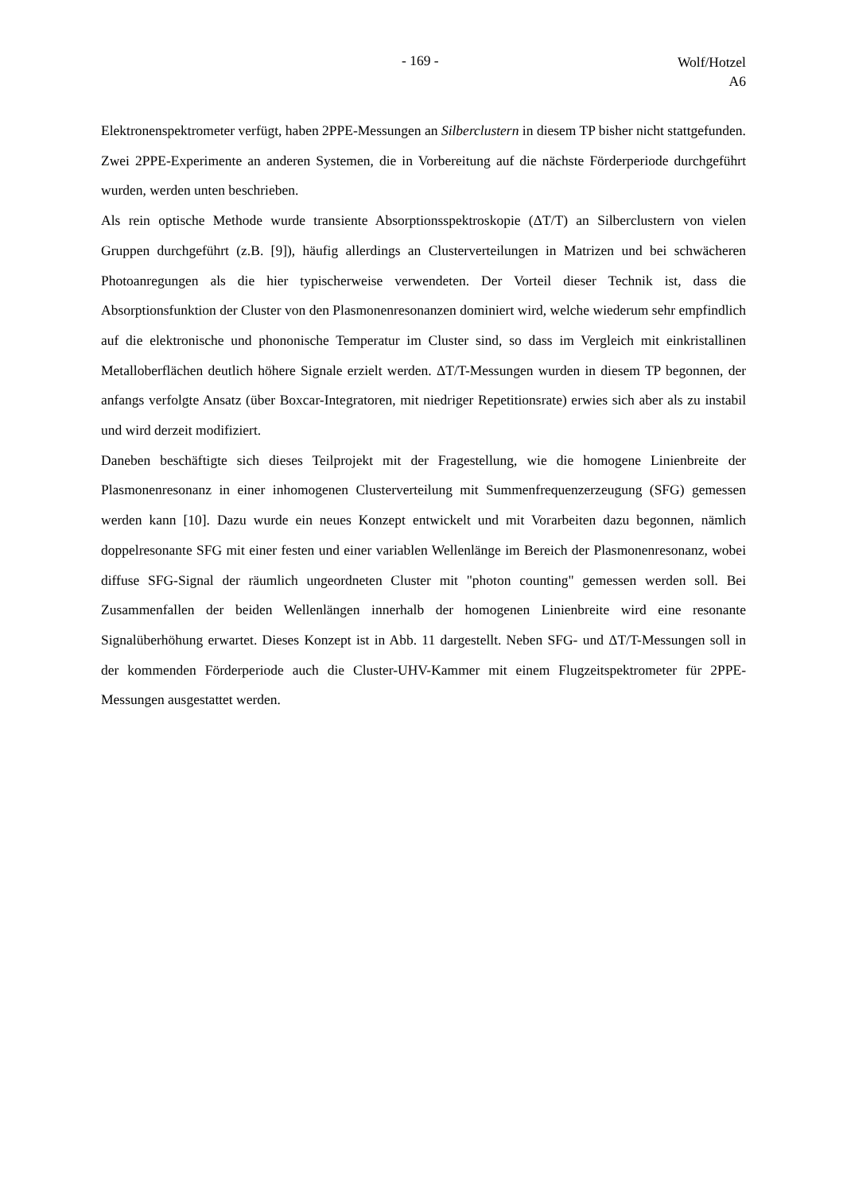- 169 -
Wolf/Hotzel
A6
Elektronenspektrometer verfügt, haben 2PPE-Messungen an Silberclustern in diesem TP bisher nicht stattgefunden. Zwei 2PPE-Experimente an anderen Systemen, die in Vorbereitung auf die nächste Förderperiode durchgeführt wurden, werden unten beschrieben.
Als rein optische Methode wurde transiente Absorptionsspektroskopie (ΔT/T) an Silberclustern von vielen Gruppen durchgeführt (z.B. [9]), häufig allerdings an Clusterverteilungen in Matrizen und bei schwächeren Photoanregungen als die hier typischerweise verwendeten. Der Vorteil dieser Technik ist, dass die Absorptionsfunktion der Cluster von den Plasmonenresonanzen dominiert wird, welche wiederum sehr empfindlich auf die elektronische und phononische Temperatur im Cluster sind, so dass im Vergleich mit einkristallinen Metalloberflächen deutlich höhere Signale erzielt werden. ΔT/T-Messungen wurden in diesem TP begonnen, der anfangs verfolgte Ansatz (über Boxcar-Integratoren, mit niedriger Repetitionsrate) erwies sich aber als zu instabil und wird derzeit modifiziert.
Daneben beschäftigte sich dieses Teilprojekt mit der Fragestellung, wie die homogene Linienbreite der Plasmonenresonanz in einer inhomogenen Clusterverteilung mit Summenfrequenzerzeugung (SFG) gemessen werden kann [10]. Dazu wurde ein neues Konzept entwickelt und mit Vorarbeiten dazu begonnen, nämlich doppelresonante SFG mit einer festen und einer variablen Wellenlänge im Bereich der Plasmonenresonanz, wobei diffuse SFG-Signal der räumlich ungeordneten Cluster mit "photon counting" gemessen werden soll. Bei Zusammenfallen der beiden Wellenlängen innerhalb der homogenen Linienbreite wird eine resonante Signalüberhöhung erwartet. Dieses Konzept ist in Abb. 11 dargestellt. Neben SFG- und ΔT/T-Messungen soll in der kommenden Förderperiode auch die Cluster-UHV-Kammer mit einem Flugzeitspektrometer für 2PPE-Messungen ausgestattet werden.